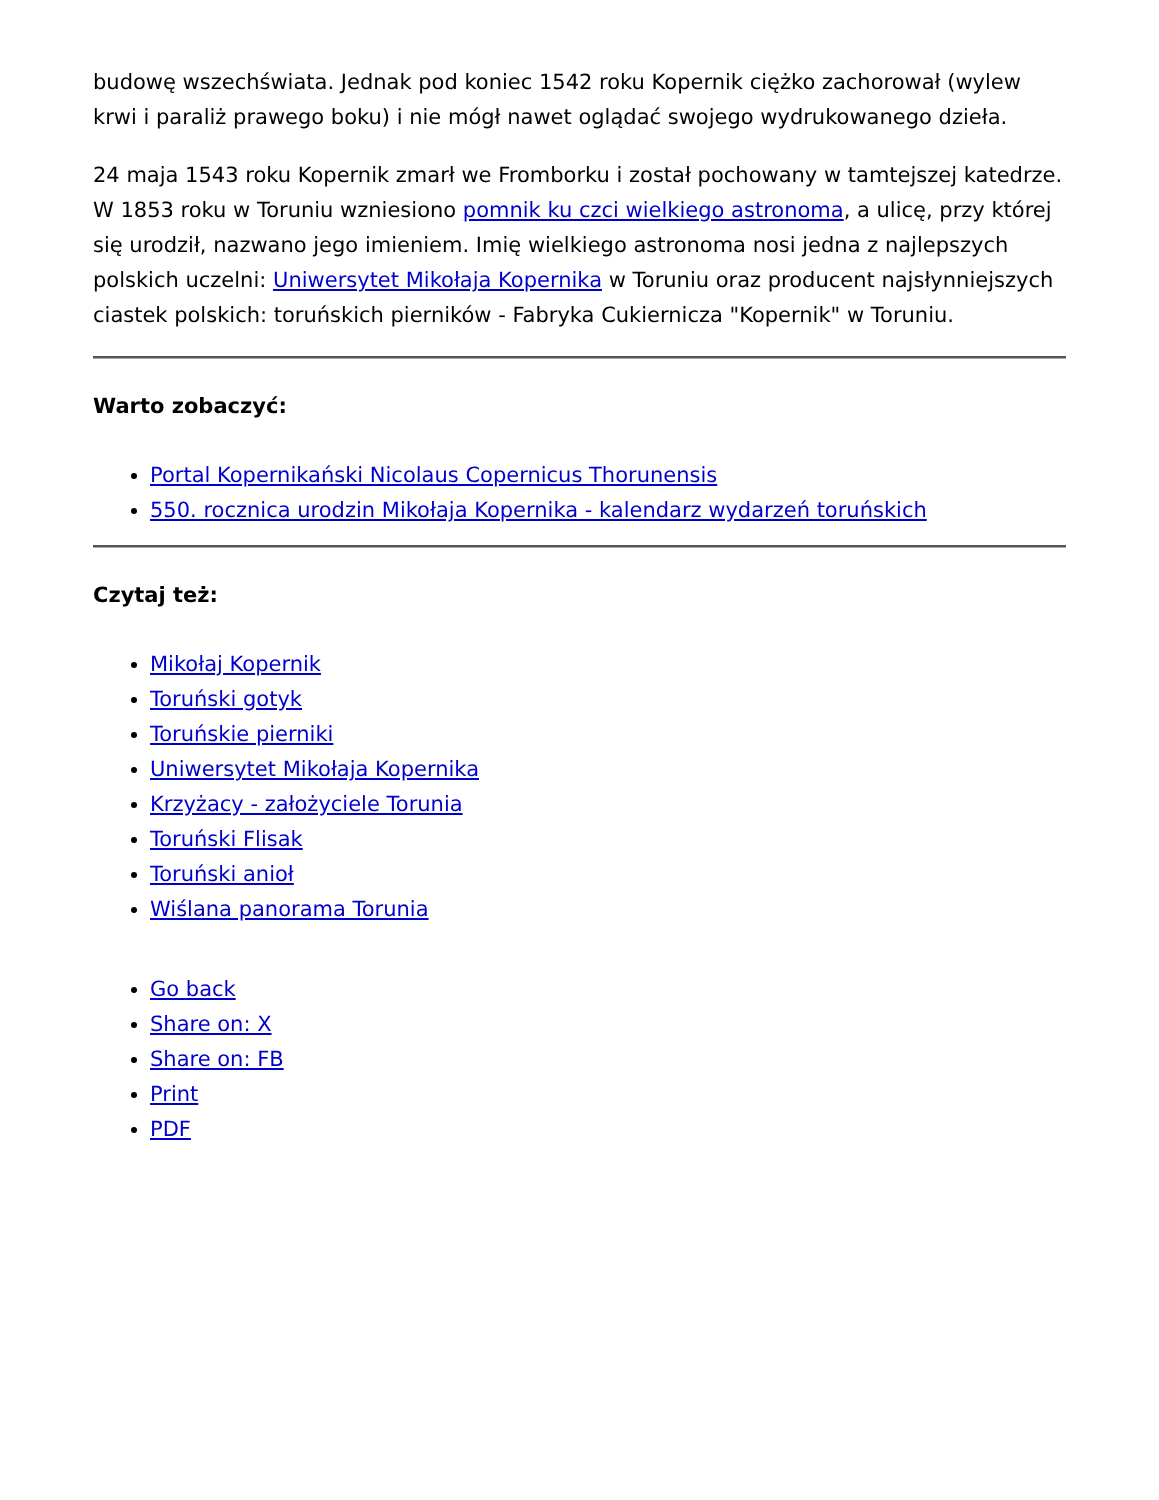budowę wszechświata. Jednak pod koniec 1542 roku Kopernik ciężko zachorował (wylew krwi i paraliż prawego boku) i nie mógł nawet oglądać swojego wydrukowanego dzieła.
24 maja 1543 roku Kopernik zmarł we Fromborku i został pochowany w tamtejszej katedrze. W 1853 roku w Toruniu wzniesiono pomnik ku czci wielkiego astronoma, a ulicę, przy której się urodził, nazwano jego imieniem. Imię wielkiego astronoma nosi jedna z najlepszych polskich uczelni: Uniwersytet Mikołaja Kopernika w Toruniu oraz producent najsłynniejszych ciastek polskich: toruńskich pierników - Fabryka Cukiernicza "Kopernik" w Toruniu.
Warto zobaczyć:
Portal Kopernikański Nicolaus Copernicus Thorunensis
550. rocznica urodzin Mikołaja Kopernika - kalendarz wydarzeń toruńskich
Czytaj też:
Mikołaj Kopernik
Toruński gotyk
Toruńskie pierniki
Uniwersytet Mikołaja Kopernika
Krzyżacy - założyciele Torunia
Toruński Flisak
Toruński anioł
Wiślana panorama Torunia
Go back
Share on: X
Share on: FB
Print
PDF